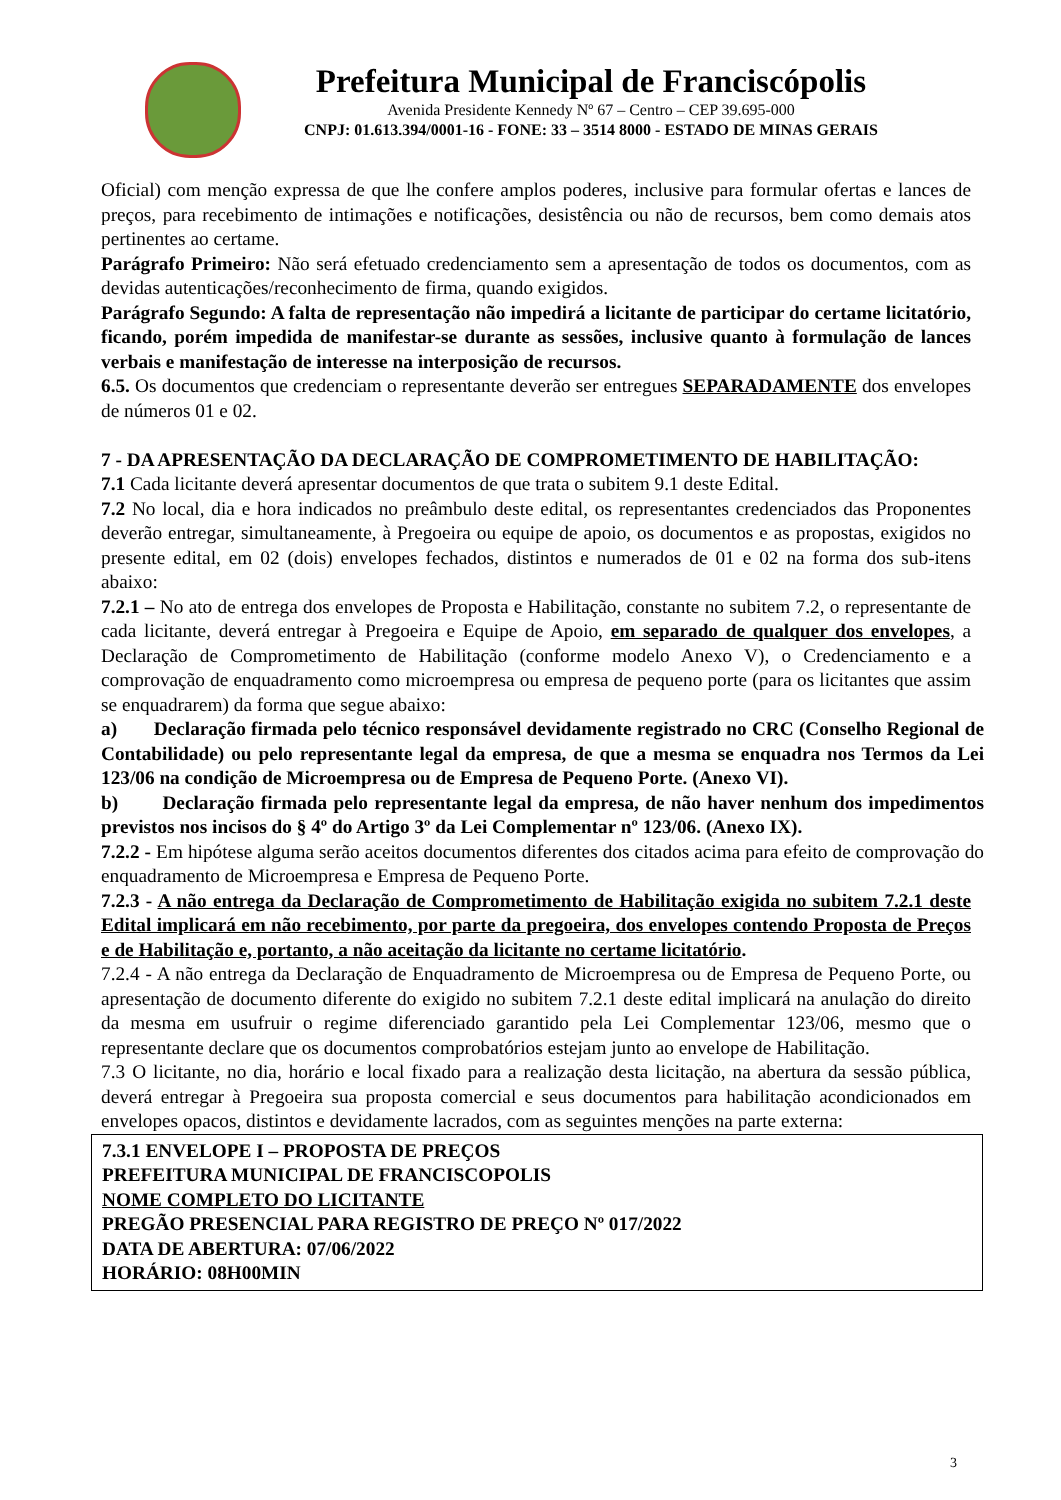Prefeitura Municipal de Franciscópolis
Avenida Presidente Kennedy Nº 67 – Centro – CEP 39.695-000
CNPJ: 01.613.394/0001-16 - FONE: 33 – 3514 8000 - ESTADO DE MINAS GERAIS
Oficial) com menção expressa de que lhe confere amplos poderes, inclusive para formular ofertas e lances de preços, para recebimento de intimações e notificações, desistência ou não de recursos, bem como demais atos pertinentes ao certame.
Parágrafo Primeiro: Não será efetuado credenciamento sem a apresentação de todos os documentos, com as devidas autenticações/reconhecimento de firma, quando exigidos.
Parágrafo Segundo: A falta de representação não impedirá a licitante de participar do certame licitatório, ficando, porém impedida de manifestar-se durante as sessões, inclusive quanto à formulação de lances verbais e manifestação de interesse na interposição de recursos.
6.5. Os documentos que credenciam o representante deverão ser entregues SEPARADAMENTE dos envelopes de números 01 e 02.
7 - DA APRESENTAÇÃO DA DECLARAÇÃO DE COMPROMETIMENTO DE HABILITAÇÃO:
7.1 Cada licitante deverá apresentar documentos de que trata o subitem 9.1 deste Edital.
7.2 No local, dia e hora indicados no preâmbulo deste edital, os representantes credenciados das Proponentes deverão entregar, simultaneamente, à Pregoeira ou equipe de apoio, os documentos e as propostas, exigidos no presente edital, em 02 (dois) envelopes fechados, distintos e numerados de 01 e 02 na forma dos sub-itens abaixo:
7.2.1 – No ato de entrega dos envelopes de Proposta e Habilitação, constante no subitem 7.2, o representante de cada licitante, deverá entregar à Pregoeira e Equipe de Apoio, em separado de qualquer dos envelopes, a Declaração de Comprometimento de Habilitação (conforme modelo Anexo V), o Credenciamento e a comprovação de enquadramento como microempresa ou empresa de pequeno porte (para os licitantes que assim se enquadrarem) da forma que segue abaixo:
a) Declaração firmada pelo técnico responsável devidamente registrado no CRC (Conselho Regional de Contabilidade) ou pelo representante legal da empresa, de que a mesma se enquadra nos Termos da Lei 123/06 na condição de Microempresa ou de Empresa de Pequeno Porte. (Anexo VI).
b) Declaração firmada pelo representante legal da empresa, de não haver nenhum dos impedimentos previstos nos incisos do § 4º do Artigo 3º da Lei Complementar nº 123/06. (Anexo IX).
7.2.2 - Em hipótese alguma serão aceitos documentos diferentes dos citados acima para efeito de comprovação do enquadramento de Microempresa e Empresa de Pequeno Porte.
7.2.3 - A não entrega da Declaração de Comprometimento de Habilitação exigida no subitem 7.2.1 deste Edital implicará em não recebimento, por parte da pregoeira, dos envelopes contendo Proposta de Preços e de Habilitação e, portanto, a não aceitação da licitante no certame licitatório.
7.2.4 - A não entrega da Declaração de Enquadramento de Microempresa ou de Empresa de Pequeno Porte, ou apresentação de documento diferente do exigido no subitem 7.2.1 deste edital implicará na anulação do direito da mesma em usufruir o regime diferenciado garantido pela Lei Complementar 123/06, mesmo que o representante declare que os documentos comprobatórios estejam junto ao envelope de Habilitação.
7.3 O licitante, no dia, horário e local fixado para a realização desta licitação, na abertura da sessão pública, deverá entregar à Pregoeira sua proposta comercial e seus documentos para habilitação acondicionados em envelopes opacos, distintos e devidamente lacrados, com as seguintes menções na parte externa:
7.3.1 ENVELOPE I – PROPOSTA DE PREÇOS
PREFEITURA MUNICIPAL DE FRANCISCOPOLIS
NOME COMPLETO DO LICITANTE
PREGÃO PRESENCIAL PARA REGISTRO DE PREÇO Nº 017/2022
DATA DE ABERTURA: 07/06/2022
HORÁRIO: 08H00MIN
3